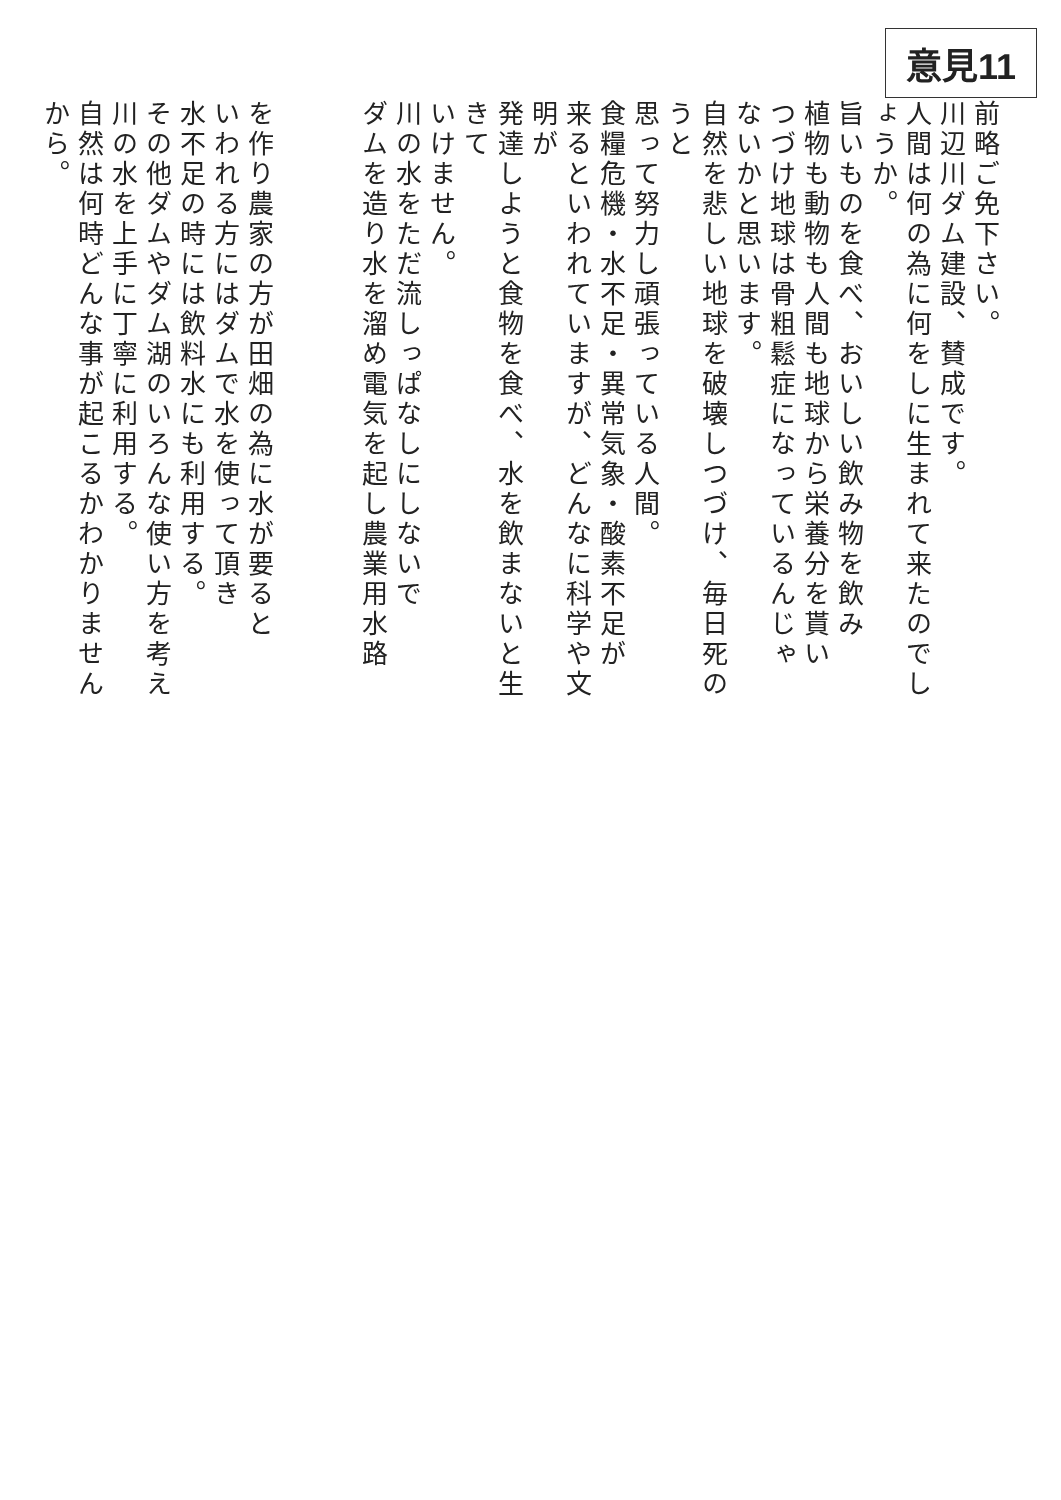意見11
前略ご免下さい。
川辺川ダム建設、賛成です。
人間は何の為に何をしに生まれて来たのでしょうか。
旨いものを食べ、おいしい飲み物を飲み
植物も動物も人間も地球から栄養分を貰い
つづけ地球は骨粗鬆症になっているんじゃ
ないかと思います。
自然を悲しい地球を破壊しつづけ、毎日死のうと
思って努力し頑張っている人間。
食糧危機・水不足・異常気象・酸素不足が
来るといわれていますが、どんなに科学や文明が
発達しようと食物を食べ、水を飲まないと生きて
いけません。
川の水をただ流しっぱなしにしないで
ダムを造り水を溜め電気を起し農業用水路
を作り農家の方が田畑の為に水が要ると
いわれる方にはダムで水を使って頂き
水不足の時には飲料水にも利用する。
その他ダムやダム湖のいろんな使い方を考え
川の水を上手に丁寧に利用する。
自然は何時どんな事が起こるかわかりませんから。